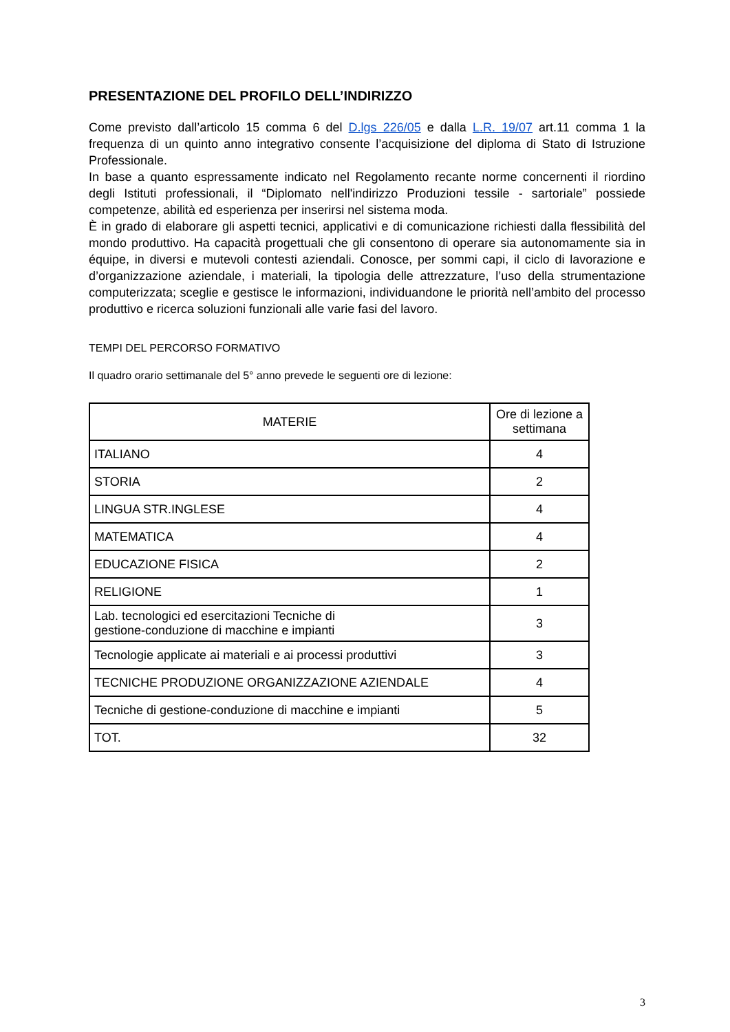PRESENTAZIONE DEL PROFILO DELL’INDIRIZZO
Come previsto dall’articolo 15 comma 6 del D.lgs 226/05 e dalla L.R. 19/07 art.11 comma 1 la frequenza di un quinto anno integrativo consente l’acquisizione del diploma di Stato di Istruzione Professionale.
In base a quanto espressamente indicato nel Regolamento recante norme concernenti il riordino degli Istituti professionali, il “Diplomato nell'indirizzo Produzioni tessile - sartoriale” possiede competenze, abilità ed esperienza per inserirsi nel sistema moda.
È in grado di elaborare gli aspetti tecnici, applicativi e di comunicazione richiesti dalla flessibilità del mondo produttivo. Ha capacità progettuali che gli consentono di operare sia autonomamente sia in équipe, in diversi e mutevoli contesti aziendali. Conosce, per sommi capi, il ciclo di lavorazione e d’organizzazione aziendale, i materiali, la tipologia delle attrezzature, l’uso della strumentazione computerizzata; sceglie e gestisce le informazioni, individuandone le priorità nell’ambito del processo produttivo e ricerca soluzioni funzionali alle varie fasi del lavoro.
TEMPI DEL PERCORSO FORMATIVO
Il quadro orario settimanale del 5° anno prevede le seguenti ore di lezione:
| MATERIE | Ore di lezione a settimana |
| --- | --- |
| ITALIANO | 4 |
| STORIA | 2 |
| LINGUA STR.INGLESE | 4 |
| MATEMATICA | 4 |
| EDUCAZIONE FISICA | 2 |
| RELIGIONE | 1 |
| Lab. tecnologici ed esercitazioni Tecniche di gestione-conduzione di macchine e impianti | 3 |
| Tecnologie applicate ai materiali e ai processi produttivi | 3 |
| TECNICHE PRODUZIONE ORGANIZZAZIONE AZIENDALE | 4 |
| Tecniche di gestione-conduzione di macchine e impianti | 5 |
| TOT. | 32 |
3